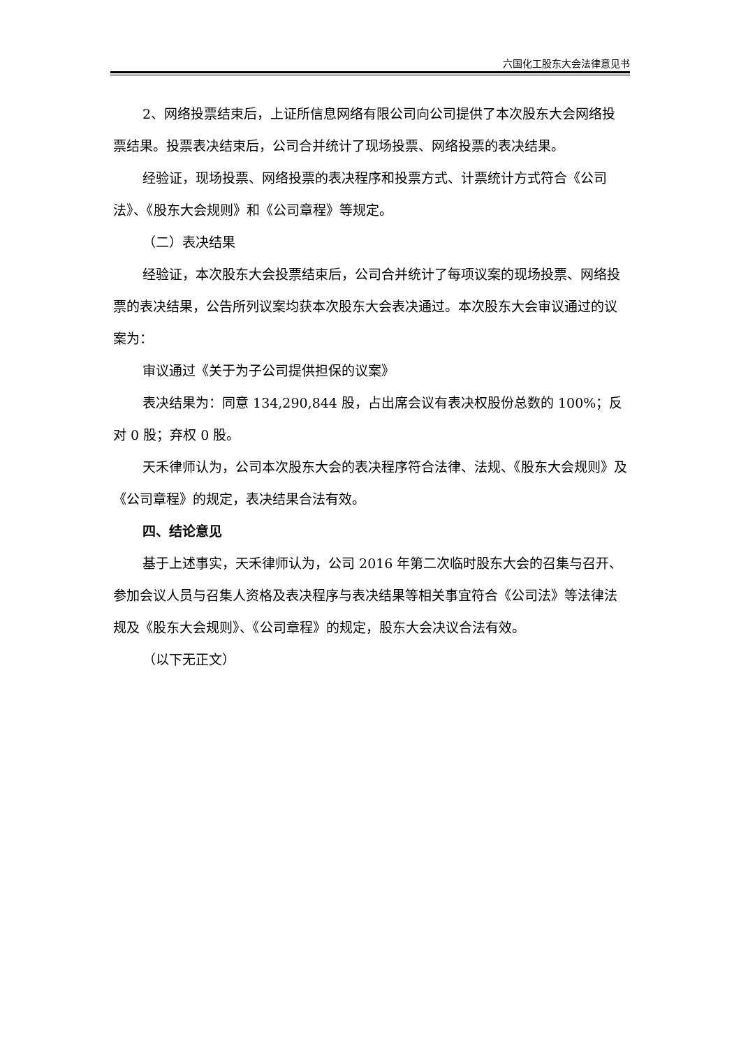六国化工股东大会法律意见书
2、网络投票结束后，上证所信息网络有限公司向公司提供了本次股东大会网络投票结果。投票表决结束后，公司合并统计了现场投票、网络投票的表决结果。
经验证，现场投票、网络投票的表决程序和投票方式、计票统计方式符合《公司法》、《股东大会规则》和《公司章程》等规定。
（二）表决结果
经验证，本次股东大会投票结束后，公司合并统计了每项议案的现场投票、网络投票的表决结果，公告所列议案均获本次股东大会表决通过。本次股东大会审议通过的议案为：
审议通过《关于为子公司提供担保的议案》
表决结果为：同意 134,290,844 股，占出席会议有表决权股份总数的 100%；反对 0 股；弃权 0 股。
天禾律师认为，公司本次股东大会的表决程序符合法律、法规、《股东大会规则》及《公司章程》的规定，表决结果合法有效。
四、结论意见
基于上述事实，天禾律师认为，公司 2016 年第二次临时股东大会的召集与召开、参加会议人员与召集人资格及表决程序与表决结果等相关事宜符合《公司法》等法律法规及《股东大会规则》、《公司章程》的规定，股东大会决议合法有效。
（以下无正文）